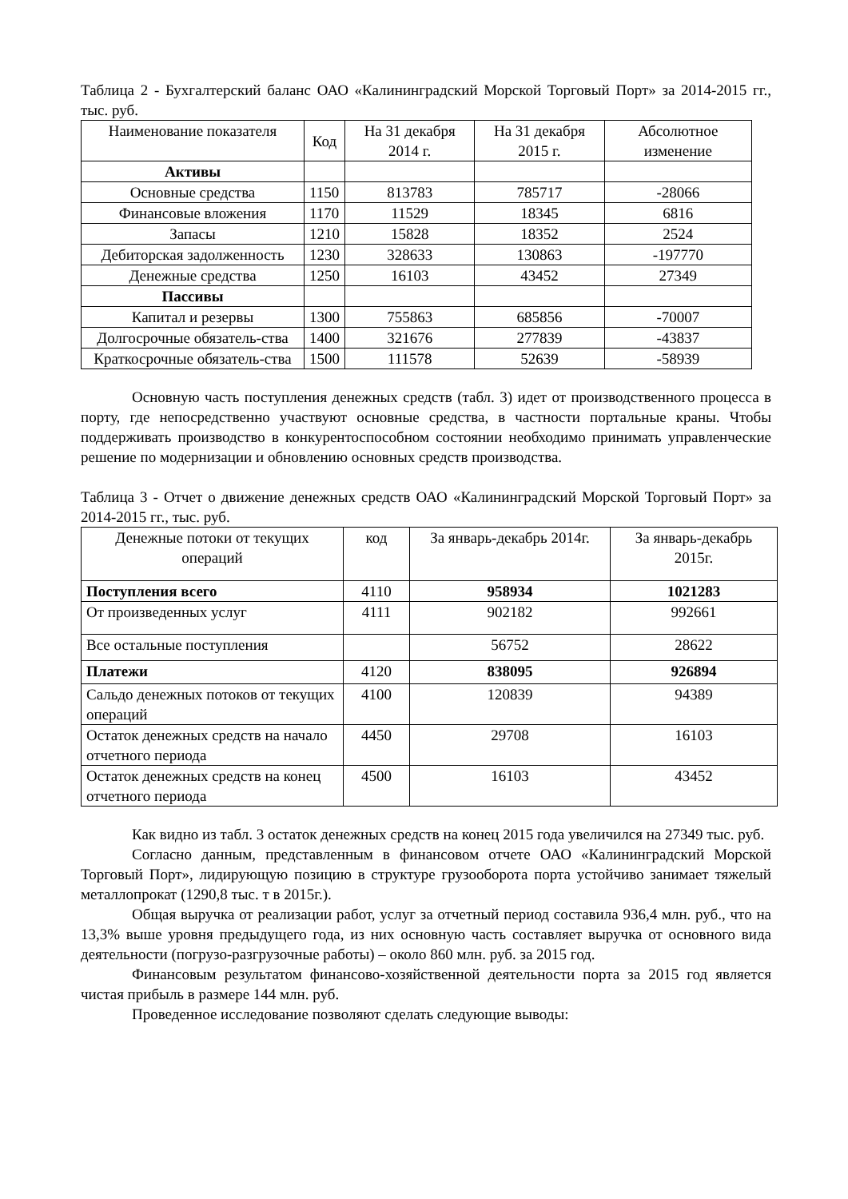Таблица 2 - Бухгалтерский баланс ОАО «Калининградский Морской Торговый Порт» за 2014-2015 гг., тыс. руб.
| Наименование показателя | Код | На 31 декабря 2014 г. | На 31 декабря 2015 г. | Абсолютное изменение |
| --- | --- | --- | --- | --- |
| Активы | | | | |
| Основные средства | 1150 | 813783 | 785717 | -28066 |
| Финансовые вложения | 1170 | 11529 | 18345 | 6816 |
| Запасы | 1210 | 15828 | 18352 | 2524 |
| Дебиторская задолженность | 1230 | 328633 | 130863 | -197770 |
| Денежные средства | 1250 | 16103 | 43452 | 27349 |
| Пассивы | | | | |
| Капитал и резервы | 1300 | 755863 | 685856 | -70007 |
| Долгосрочные обязатель-ства | 1400 | 321676 | 277839 | -43837 |
| Краткосрочные обязатель-ства | 1500 | 111578 | 52639 | -58939 |
Основную часть поступления денежных средств (табл. 3) идет от производственного процесса в порту, где непосредственно участвуют основные средства, в частности портальные краны. Чтобы поддерживать производство в конкурентоспособном состоянии необходимо принимать управленческие решение по модернизации и обновлению основных средств производства.
Таблица 3 - Отчет о движение денежных средств ОАО «Калининградский Морской Торговый Порт» за 2014-2015 гг., тыс. руб.
| Денежные потоки от текущих операций | код | За январь-декабрь 2014г. | За январь-декабрь 2015г. |
| --- | --- | --- | --- |
| Поступления всего | 4110 | 958934 | 1021283 |
| От произведенных услуг | 4111 | 902182 | 992661 |
| Все остальные поступления | | 56752 | 28622 |
| Платежи | 4120 | 838095 | 926894 |
| Сальдо денежных потоков от текущих операций | 4100 | 120839 | 94389 |
| Остаток денежных средств на начало отчетного периода | 4450 | 29708 | 16103 |
| Остаток денежных средств на конец отчетного периода | 4500 | 16103 | 43452 |
Как видно из табл. 3 остаток денежных средств на конец 2015 года увеличился на 27349 тыс. руб.
Согласно данным, представленным в финансовом отчете ОАО «Калининградский Морской Торговый Порт», лидирующую позицию в структуре грузооборота порта устойчиво занимает тяжелый металлопрокат (1290,8 тыс. т в 2015г.).
Общая выручка от реализации работ, услуг за отчетный период составила 936,4 млн. руб., что на 13,3% выше уровня предыдущего года, из них основную часть составляет выручка от основного вида деятельности (погрузо-разгрузочные работы) – около 860 млн. руб. за 2015 год.
Финансовым результатом финансово-хозяйственной деятельности порта за 2015 год является чистая прибыль в размере 144 млн. руб.
Проведенное исследование позволяют сделать следующие выводы: